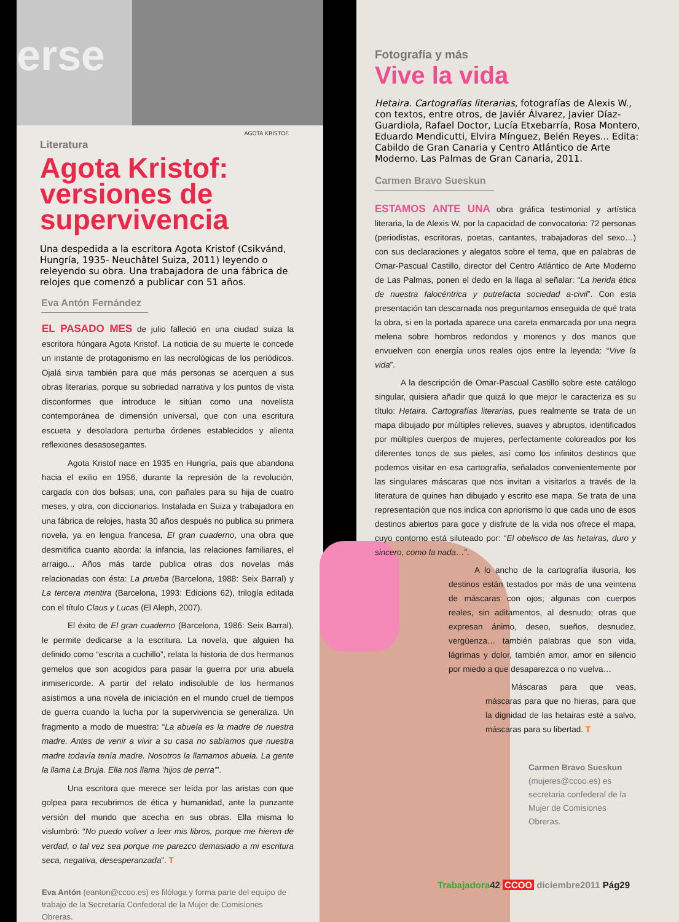erse
AGOTA KRISTOF.
Literatura
Agota Kristof: versiones de supervivencia
Una despedida a la escritora Agota Kristof (Csikvánd, Hungría, 1935- Neuchâtel Suiza, 2011) leyendo o releyendo su obra. Una trabajadora de una fábrica de relojes que comenzó a publicar con 51 años.
Eva Antón Fernández
EL PASADO MES de julio falleció en una ciudad suiza la escritora húngara Agota Kristof. La noticia de su muerte le concede un instante de protagonismo en las necrológicas de los periódicos. Ojalá sirva también para que más personas se acerquen a sus obras literarias, porque su sobriedad narrativa y los puntos de vista disconformes que introduce le sitúan como una novelista contemporánea de dimensión universal, que con una escritura escueta y desoladora perturba órdenes establecidos y alienta reflexiones desasosegantes.
Agota Kristof nace en 1935 en Hungría, país que abandona hacia el exilio en 1956, durante la represión de la revolución, cargada con dos bolsas; una, con pañales para su hija de cuatro meses, y otra, con diccionarios. Instalada en Suiza y trabajadora en una fábrica de relojes, hasta 30 años después no publica su primera novela, ya en lengua francesa, El gran cuaderno, una obra que desmitifica cuanto aborda: la infancia, las relaciones familiares, el arraigo... Años más tarde publica otras dos novelas más relacionadas con ésta: La prueba (Barcelona, 1988: Seix Barral) y La tercera mentira (Barcelona, 1993: Edicions 62), trilogía editada con el título Claus y Lucas (El Aleph, 2007).
El éxito de El gran cuaderno (Barcelona, 1986: Seix Barral), le permite dedicarse a la escritura. La novela, que alguien ha definido como “escrita a cuchillo”, relata la historia de dos hermanos gemelos que son acogidos para pasar la guerra por una abuela inmisericorde. A partir del relato indisoluble de los hermanos asistimos a una novela de iniciación en el mundo cruel de tiempos de guerra cuando la lucha por la supervivencia se generaliza. Un fragmento a modo de muestra: “La abuela es la madre de nuestra madre. Antes de venir a vivir a su casa no sabíamos que nuestra madre todavía tenía madre. Nosotros la llamamos abuela. La gente la llama La Bruja. Ella nos llama ‘hijos de perra’”.
Una escritora que merece ser leída por las aristas con que golpea para recubrirnos de ética y humanidad, ante la punzante versión del mundo que acecha en sus obras. Ella misma lo vislumbró: “No puedo volver a leer mis libros, porque me hieren de verdad, o tal vez sea porque me parezco demasiado a mi escritura seca, negativa, desesperanzada”. T
Eva Antón (eanton@ccoo.es) es filóloga y forma parte del equipo de trabajo de la Secretaría Confederal de la Mujer de Comisiones Obreras.
Fotografía y más
Vive la vida
Hetaira. Cartografías literarias, fotografías de Alexis W., con textos, entre otros, de Javiér Álvarez, Javier Díaz-Guardiola, Rafael Doctor, Lucía Etxebarría, Rosa Montero, Eduardo Mendicutti, Elvira Mínguez, Belén Reyes... Edita: Cabildo de Gran Canaria y Centro Atlántico de Arte Moderno. Las Palmas de Gran Canaria, 2011.
Carmen Bravo Sueskun
ESTAMOS ANTE UNA obra gráfica testimonial y artística literaria, la de Alexis W, por la capacidad de convocatoria: 72 personas (periodistas, escritoras, poetas, cantantes, trabajadoras del sexo…) con sus declaraciones y alegatos sobre el tema, que en palabras de Omar-Pascual Castillo, director del Centro Atlántico de Arte Moderno de Las Palmas, ponen el dedo en la llaga al señalar: “La herida ética de nuestra falocéntrica y putrefacta sociedad a-civil”. Con esta presentación tan descarnada nos preguntamos enseguida de qué trata la obra, si en la portada aparece una careta enmarcada por una negra melena sobre hombros redondos y morenos y dos manos que envuelven con energía unos reales ojos entre la leyenda: “Vive la vida”.
A la descripción de Omar-Pascual Castillo sobre este catálogo singular, quisiera añadir que quizá lo que mejor le caracteriza es su título: Hetaira. Cartografías literarias, pues realmente se trata de un mapa dibujado por múltiples relieves, suaves y abruptos, identificados por múltiples cuerpos de mujeres, perfectamente coloreados por los diferentes tonos de sus pieles, así como los infinitos destinos que podemos visitar en esa cartografía, señalados convenientemente por las singulares máscaras que nos invitan a visitarlos a través de la literatura de quines han dibujado y escrito ese mapa. Se trata de una representación que nos indica con apriorismo lo que cada uno de esos destinos abiertos para goce y disfrute de la vida nos ofrece el mapa, cuyo contorno está siluteado por: “El obelisco de las hetairas, duro y sincero, como la nada…”.
A lo ancho de la cartografía ilusoria, los destinos están testados por más de una veintena de máscaras con ojos; algunas con cuerpos reales, sin aditamentos, al desnudo; otras que expresan ánimo, deseo, sueños, desnudez, vergüenza… también palabras que son vida, lágrimas y dolor, también amor, amor en silencio por miedo a que desaparezca o no vuelva…
Máscaras para que veas, máscaras para que no hieras, para que la dignidad de las hetairas esté a salvo, máscaras para su libertad. T
Carmen Bravo Sueskun (mujeres@ccoo.es) es secretaria confederal de la Mujer de Comisiones Obreras.
Trabajadora 42 CCOO diciembre2011 Pág29